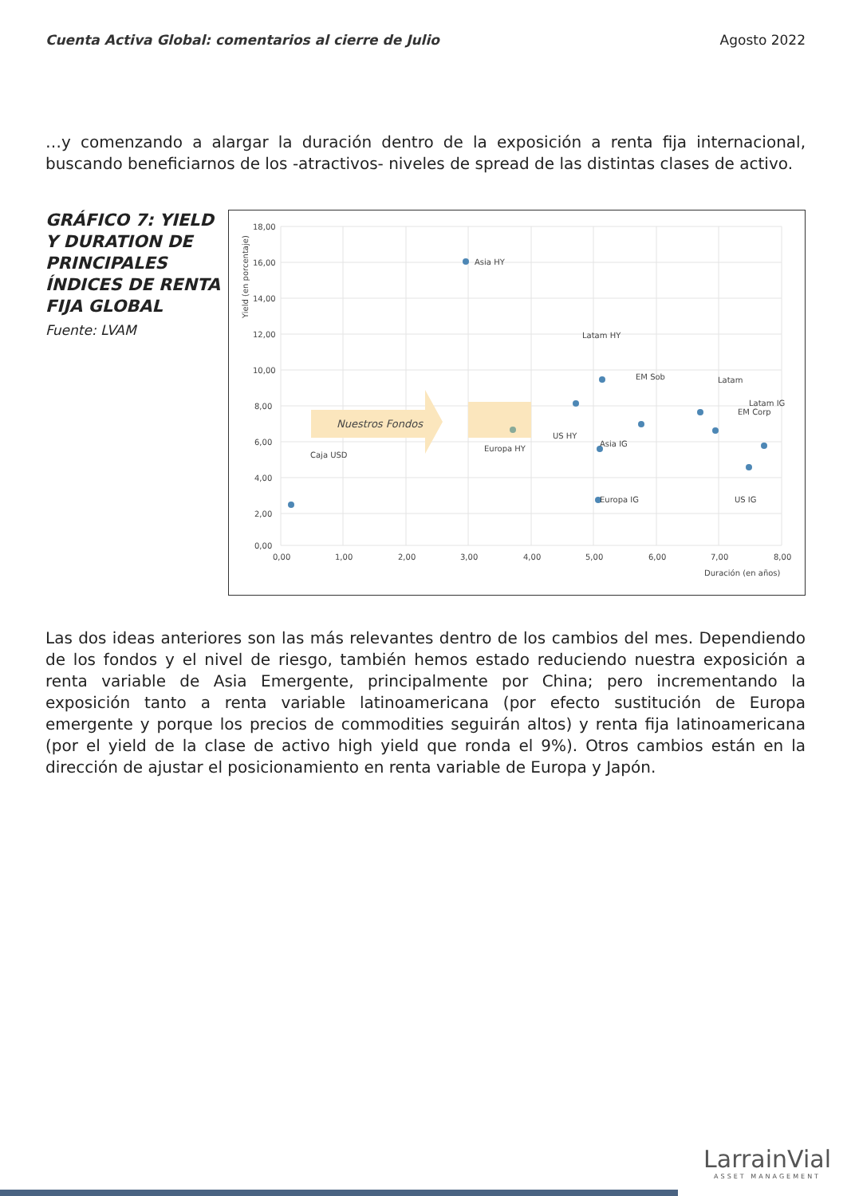Cuenta Activa Global: comentarios al cierre de Julio Agosto 2022
…y comenzando a alargar la duración dentro de la exposición a renta fija internacional, buscando beneficiarnos de los -atractivos- niveles de spread de las distintas clases de activo.
GRÁFICO 7: YIELD Y DURATION DE PRINCIPALES ÍNDICES DE RENTA FIJA GLOBAL
Fuente: LVAM
18,00
16,00
14,00
12,00
10,00
8,00
6,00
4,00
2,00
0,00
0,00
1,00
2,00
3,00
4,00
5,00
6,00
7,00
8,00
Duración (en años)
Yield (en porcentaje)
Nuestros Fondos
Asia HY
Caja USD
Europa HY
Latam HY
EM Sob
US HY
Asia IG
Europa IG
Latam
EM Corp
Latam IG
US IG
Las dos ideas anteriores son las más relevantes dentro de los cambios del mes. Dependiendo de los fondos y el nivel de riesgo, también hemos estado reduciendo nuestra exposición a renta variable de Asia Emergente, principalmente por China; pero incrementando la exposición tanto a renta variable latinoamericana (por efecto sustitución de Europa emergente y porque los precios de commodities seguirán altos) y renta fija latinoamericana (por el yield de la clase de activo high yield que ronda el 9%). Otros cambios están en la dirección de ajustar el posicionamiento en renta variable de Europa y Japón.
LarrainVial
ASSET MANAGEMENT